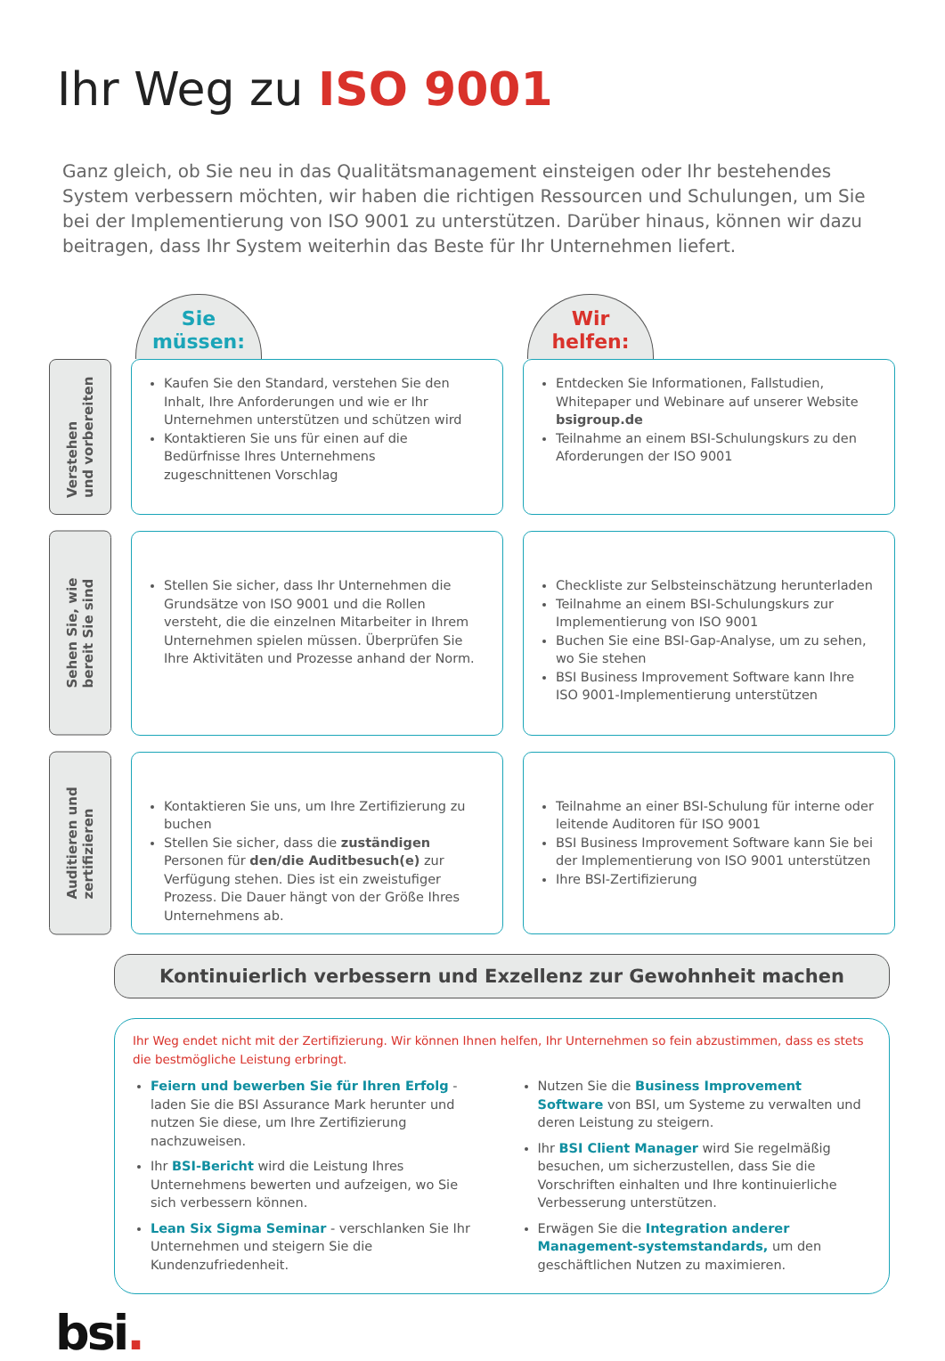Ihr Weg zu ISO 9001
Ganz gleich, ob Sie neu in das Qualitätsmanagement einsteigen oder Ihr bestehendes System verbessern möchten, wir haben die richtigen Ressourcen und Schulungen, um Sie bei der Implementierung von ISO 9001 zu unterstützen. Darüber hinaus, können wir dazu beitragen, dass Ihr System weiterhin das Beste für Ihr Unternehmen liefert.
Sie
müssen:
Wir
helfen:
Verstehen
und vorbereiten
Kaufen Sie den Standard, verstehen Sie den Inhalt, Ihre Anforderungen und wie er Ihr Unternehmen unterstützen und schützen wird
Kontaktieren Sie uns für einen auf die Bedürfnisse Ihres Unternehmens zugeschnittenen Vorschlag
Entdecken Sie Informationen, Fallstudien, Whitepaper und Webinare auf unserer Website bsigroup.de
Teilnahme an einem BSI-Schulungskurs zu den Aforderungen der ISO 9001
Sehen Sie, wie
bereit Sie sind
Stellen Sie sicher, dass Ihr Unternehmen die Grundsätze von ISO 9001 und die Rollen versteht, die die einzelnen Mitarbeiter in Ihrem Unternehmen spielen müssen. Überprüfen Sie Ihre Aktivitäten und Prozesse anhand der Norm.
Checkliste zur Selbsteinschätzung herunterladen
Teilnahme an einem BSI-Schulungskurs zur Implementierung von ISO 9001
Buchen Sie eine BSI-Gap-Analyse, um zu sehen, wo Sie stehen
BSI Business Improvement Software kann Ihre ISO 9001-Implementierung unterstützen
Auditieren und
zertifizieren
Kontaktieren Sie uns, um Ihre Zertifizierung zu buchen
Stellen Sie sicher, dass die zuständigen Personen für den/die Auditbesuch(e) zur Verfügung stehen. Dies ist ein zweistufiger Prozess. Die Dauer hängt von der Größe Ihres Unternehmens ab.
Teilnahme an einer BSI-Schulung für interne oder leitende Auditoren für ISO 9001
BSI Business Improvement Software kann Sie bei der Implementierung von ISO 9001 unterstützen
Ihre BSI-Zertifizierung
Kontinuierlich verbessern und Exzellenz zur Gewohnheit machen
Ihr Weg endet nicht mit der Zertifizierung. Wir können Ihnen helfen, Ihr Unternehmen so fein abzustimmen, dass es stets die bestmögliche Leistung erbringt.
Feiern und bewerben Sie für Ihren Erfolg - laden Sie die BSI Assurance Mark herunter und nutzen Sie diese, um Ihre Zertifizierung nachzuweisen.
Ihr BSI-Bericht wird die Leistung Ihres Unternehmens bewerten und aufzeigen, wo Sie sich verbessern können.
Lean Six Sigma Seminar - verschlanken Sie Ihr Unternehmen und steigern Sie die Kundenzufriedenheit.
Nutzen Sie die Business Improvement Software von BSI, um Systeme zu verwalten und deren Leistung zu steigern.
Ihr BSI Client Manager wird Sie regelmäßig besuchen, um sicherzustellen, dass Sie die Vorschriften einhalten und Ihre kontinuierliche Verbesserung unterstützen.
Erwägen Sie die Integration anderer Management-systemstandards, um den geschäftlichen Nutzen zu maximieren.
bsi.